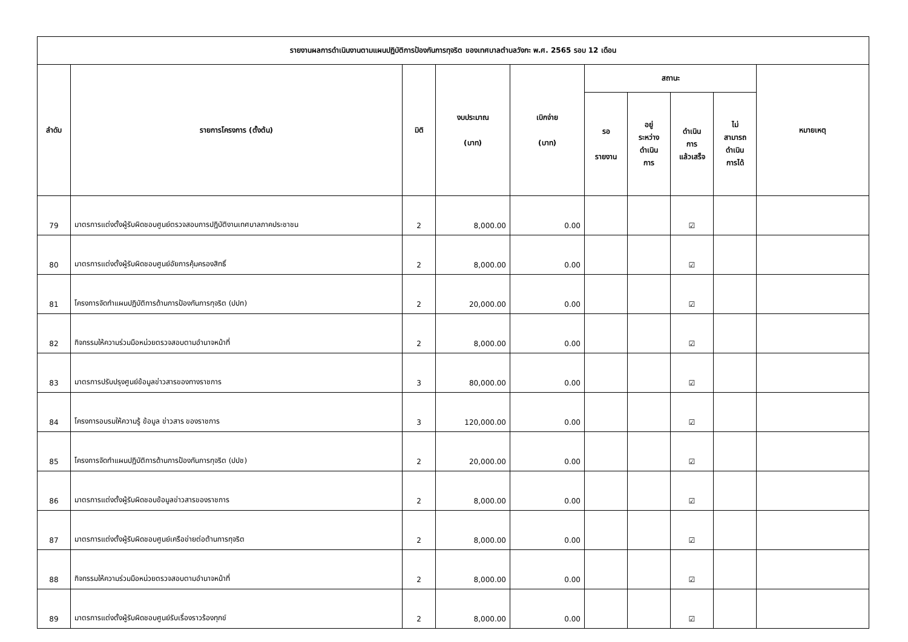| รายงานผลการดำเนินงานตามแผนปฏิบัติการป้องกันการทุจริต ของเทศบาลตำบลวังกะ พ.ศ. 2565 รอบ 12 เดือน | | | | | | | | | |
| --- | --- | --- | --- | --- | --- | --- | --- | --- | --- |
| ลำดับ | รายการโครงการ (ตั้งต้น) | มิติ | งบประมาณ (บาท) | เบิกจ่าย (บาท) | สถานะ | | | | หมายเหตุ |
| | | | | | รอ รายงาน | อยู่ ระหว่าง ดำเนิน การ | ดำเนิน การ แล้วเสร็จ | ไม่ สามารถ ดำเนิน การได้ | |
| 79 | มาตรการแต่งตั้งผู้รับผิดชอบศูนย์ตรวจสอบการปฏิบัติงานเทศบาลภาคประชาชน | 2 | 8,000.00 | 0.00 | | | ☑ | | |
| 80 | มาตรการแต่งตั้งผู้รับผิดชอบศูนย์อัยการคุ้มครองสิทธิ์ | 2 | 8,000.00 | 0.00 | | | ☑ | | |
| 81 | โครงการจัดทำแผนปฏิบัติการด้านการป้องกันการทุจริต (ปปท) | 2 | 20,000.00 | 0.00 | | | ☑ | | |
| 82 | กิจกรรมให้ความร่วมมือหน่วยตรวจสอบตามอำนาจหน้าที่ | 2 | 8,000.00 | 0.00 | | | ☑ | | |
| 83 | มาตรการปรับปรุงศูนย์ข้อมูลข่าวสารของทางราชการ | 3 | 80,000.00 | 0.00 | | | ☑ | | |
| 84 | โครงการอบรมให้ความรู้ ข้อมูล ข่าวสาร ของราชการ | 3 | 120,000.00 | 0.00 | | | ☑ | | |
| 85 | โครงการจัดทำแผนปฏิบัติการด้านการป้องกันการทุจริต (ปปช) | 2 | 20,000.00 | 0.00 | | | ☑ | | |
| 86 | มาตรการแต่งตั้งผู้รับผิดชอบข้อมูลข่าวสารของราชการ | 2 | 8,000.00 | 0.00 | | | ☑ | | |
| 87 | มาตรการแต่งตั้งผู้รับผิดชอบศูนย์เครือข่ายต่อต้านการทุจริต | 2 | 8,000.00 | 0.00 | | | ☑ | | |
| 88 | กิจกรรมให้ความร่วมมือหน่วยตรวจสอบตามอำนาจหน้าที่ | 2 | 8,000.00 | 0.00 | | | ☑ | | |
| 89 | มาตรการแต่งตั้งผู้รับผิดชอบศูนย์รับเรื่องราวร้องทุกข์ | 2 | 8,000.00 | 0.00 | | | ☑ | | |